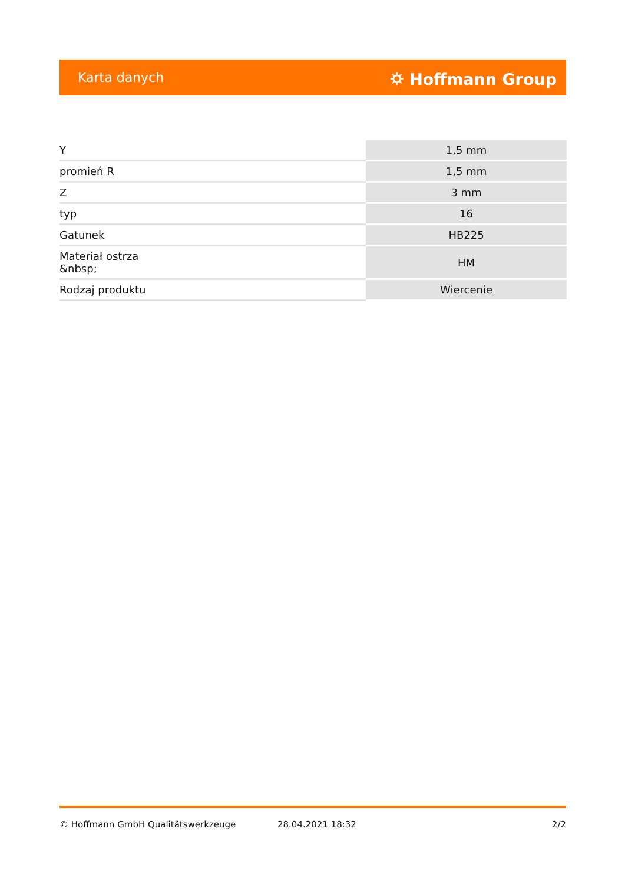Karta danych ⛭ Hoffmann Group
| Y | 1,5 mm |
| promień R | 1,5 mm |
| Z | 3 mm |
| typ | 16 |
| Gatunek | HB225 |
| Materiał ostrza &nbsp; | HM |
| Rodzaj produktu | Wiercenie |
© Hoffmann GmbH Qualitätswerkzeuge 28.04.2021 18:32 2/2